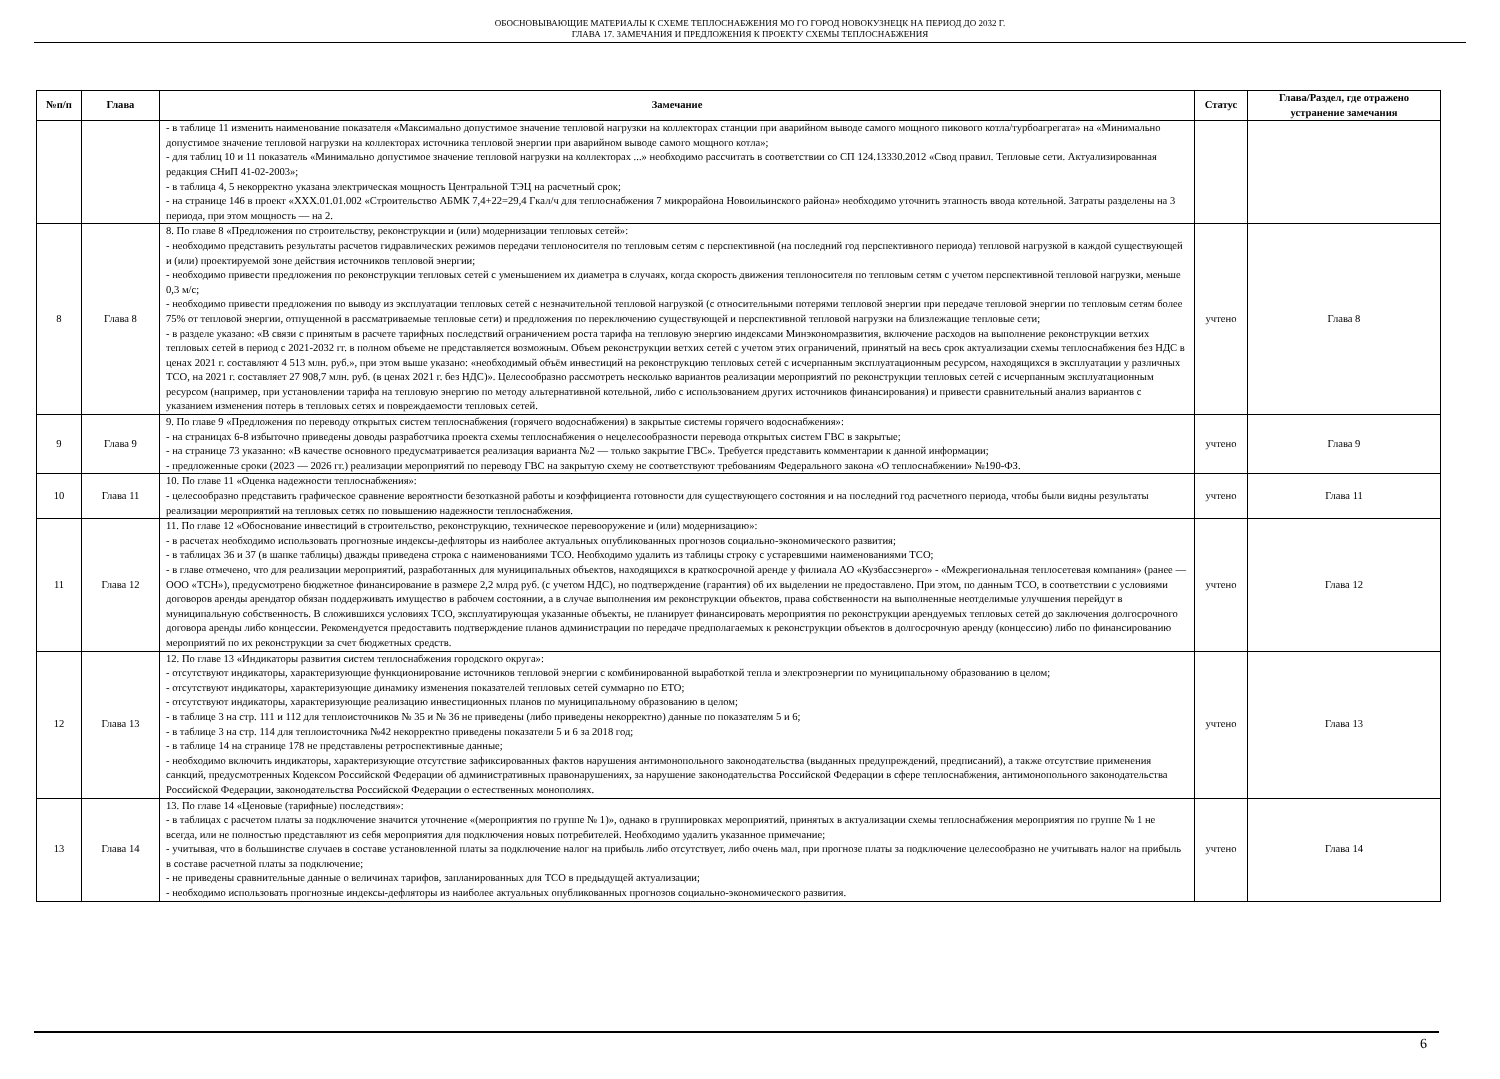ОБОСНОВЫВАЮЩИЕ МАТЕРИАЛЫ К СХЕМЕ ТЕПЛОСНАБЖЕНИЯ МО ГО ГОРОД НОВОКУЗНЕЦК НА ПЕРИОД ДО 2032 Г.
ГЛАВА 17. ЗАМЕЧАНИЯ И ПРЕДЛОЖЕНИЯ К ПРОЕКТУ СХЕМЫ ТЕПЛОСНАБЖЕНИЯ
| №п/п | Глава | Замечание | Статус | Глава/Раздел, где отражено устранение замечания |
| --- | --- | --- | --- | --- |
| | | - в таблице 11 изменить наименование показателя «Максимально допустимое значение тепловой нагрузки на коллекторах станции при аварийном выводе самого мощного пикового котла/турбоагрегата» на «Минимально допустимое значение тепловой нагрузки на коллекторах источника тепловой энергии при аварийном выводе самого мощного котла»; - для таблиц 10 и 11 показатель «Минимально допустимое значение тепловой нагрузки на коллекторах ...» необходимо рассчитать в соответствии со СП 124.13330.2012 «Свод правил. Тепловые сети. Актуализированная редакция СНиП 41-02-2003»; - в таблица 4, 5 некорректно указана электрическая мощность Центральной ТЭЦ на расчетный срок; - на странице 146 в проект «XXX.01.01.002 «Строительство АБМК 7,4+22=29,4 Гкал/ч для теплоснабжения 7 микрорайона Новоильинского района» необходимо уточнить этапность ввода котельной. Затраты разделены на 3 периода, при этом мощность — на 2. | | |
| 8 | Глава 8 | 8. По главе 8 «Предложения по строительству, реконструкции и (или) модернизации тепловых сетей»: - необходимо представить результаты расчетов гидравлических режимов передачи теплоносителя по тепловым сетям с перспективной (на последний год перспективного периода) тепловой нагрузкой в каждой существующей и (или) проектируемой зоне действия источников тепловой энергии; - необходимо привести предложения по реконструкции тепловых сетей с уменьшением их диаметра в случаях, когда скорость движения теплоносителя по тепловым сетям с учетом перспективной тепловой нагрузки, меньше 0,3 м/с; - необходимо привести предложения по выводу из эксплуатации тепловых сетей с незначительной тепловой нагрузкой (с относительными потерями тепловой энергии при передаче тепловой энергии по тепловым сетям более 75% от тепловой энергии, отпущенной в рассматриваемые тепловые сети) и предложения по переключению существующей и перспективной тепловой нагрузки на близлежащие тепловые сети; - в разделе указано: «В связи с принятым в расчете тарифных последствий ограничением роста тарифа на тепловую энергию индексами Минэкономразвития, включение расходов на выполнение реконструкции ветхих тепловых сетей в период с 2021-2032 гг. в полном объеме не представляется возможным. Объем реконструкции ветхих сетей с учетом этих ограничений, принятый на весь срок актуализации схемы теплоснабжения без НДС в ценах 2021 г. составляют 4 513 млн. руб.», при этом выше указано: «необходимый объём инвестиций на реконструкцию тепловых сетей с исчерпанным эксплуатационным ресурсом, находящихся в эксплуатации у различных ТСО, на 2021 г. составляет 27 908,7 млн. руб. (в ценах 2021 г. без НДС)». Целесообразно рассмотреть несколько вариантов реализации мероприятий по реконструкции тепловых сетей с исчерпанным эксплуатационным ресурсом (например, при установлении тарифа на тепловую энергию по методу альтернативной котельной, либо с использованием других источников финансирования) и привести сравнительный анализ вариантов с указанием изменения потерь в тепловых сетях и повреждаемости тепловых сетей. | учтено | Глава 8 |
| 9 | Глава 9 | 9. По главе 9 «Предложения по переводу открытых систем теплоснабжения (горячего водоснабжения) в закрытые системы горячего водоснабжения»: - на страницах 6-8 избыточно приведены доводы разработчика проекта схемы теплоснабжения о нецелесообразности перевода открытых систем ГВС в закрытые; - на странице 73 указанно: «В качестве основного предусматривается реализация варианта №2 — только закрытие ГВС». Требуется представить комментарии к данной информации; - предложенные сроки (2023 — 2026 гг.) реализации мероприятий по переводу ГВС на закрытую схему не соответствуют требованиям Федерального закона «О теплоснабжении» №190-ФЗ. | учтено | Глава 9 |
| 10 | Глава 11 | 10. По главе 11 «Оценка надежности теплоснабжения»: - целесообразно представить графическое сравнение вероятности безотказной работы и коэффициента готовности для существующего состояния и на последний год расчетного периода, чтобы были видны результаты реализации мероприятий на тепловых сетях по повышению надежности теплоснабжения. | учтено | Глава 11 |
| 11 | Глава 12 | 11. По главе 12 «Обоснование инвестиций в строительство, реконструкцию, техническое перевооружение и (или) модернизацию»: - в расчетах необходимо использовать прогнозные индексы-дефляторы из наиболее актуальных опубликованных прогнозов социально-экономического развития; - в таблицах 36 и 37 (в шапке таблицы) дважды приведена строка с наименованиями ТСО. Необходимо удалить из таблицы строку с устаревшими наименованиями ТСО; - в главе отмечено, что для реализации мероприятий, разработанных для муниципальных объектов, находящихся в краткосрочной аренде у филиала АО «Кузбассэнерго» - «Межрегиональная теплосетевая компания» (ранее — ООО «ТСН»), предусмотрено бюджетное финансирование в размере 2,2 млрд руб. (с учетом НДС), но подтверждение (гарантия) об их выделении не предоставлено. При этом, по данным ТСО, в соответствии с условиями договоров аренды арендатор обязан поддерживать имущество в рабочем состоянии, а в случае выполнения им реконструкции объектов, права собственности на выполненные неотделимые улучшения перейдут в муниципальную собственность. В сложившихся условиях ТСО, эксплуатирующая указанные объекты, не планирует финансировать мероприятия по реконструкции арендуемых тепловых сетей до заключения долгосрочного договора аренды либо концессии. Рекомендуется предоставить подтверждение планов администрации по передаче предполагаемых к реконструкции объектов в долгосрочную аренду (концессию) либо по финансированию мероприятий по их реконструкции за счет бюджетных средств. | учтено | Глава 12 |
| 12 | Глава 13 | 12. По главе 13 «Индикаторы развития систем теплоснабжения городского округа»: - отсутствуют индикаторы, характеризующие функционирование источников тепловой энергии с комбинированной выработкой тепла и электроэнергии по муниципальному образованию в целом; - отсутствуют индикаторы, характеризующие динамику изменения показателей тепловых сетей суммарно по ЕТО; - отсутствуют индикаторы, характеризующие реализацию инвестиционных планов по муниципальному образованию в целом; - в таблице 3 на стр. 111 и 112 для теплоисточников № 35 и № 36 не приведены (либо приведены некорректно) данные по показателям 5 и 6; - в таблице 3 на стр. 114 для теплоисточника №42 некорректно приведены показатели 5 и 6 за 2018 год; - в таблице 14 на странице 178 не представлены ретроспективные данные; - необходимо включить индикаторы, характеризующие отсутствие зафиксированных фактов нарушения антимонопольного законодательства (выданных предупреждений, предписаний), а также отсутствие применения санкций, предусмотренных Кодексом Российской Федерации об административных правонарушениях, за нарушение законодательства Российской Федерации в сфере теплоснабжения, антимонопольного законодательства Российской Федерации, законодательства Российской Федерации о естественных монополиях. | учтено | Глава 13 |
| 13 | Глава 14 | 13. По главе 14 «Ценовые (тарифные) последствия»: - в таблицах с расчетом платы за подключение значится уточнение «(мероприятия по группе № 1)», однако в группировках мероприятий, принятых в актуализации схемы теплоснабжения мероприятия по группе № 1 не всегда, или не полностью представляют из себя мероприятия для подключения новых потребителей. Необходимо удалить указанное примечание; - учитывая, что в большинстве случаев в составе установленной платы за подключение налог на прибыль либо отсутствует, либо очень мал, при прогнозе платы за подключение целесообразно не учитывать налог на прибыль в составе расчетной платы за подключение; - не приведены сравнительные данные о величинах тарифов, запланированных для ТСО в предыдущей актуализации; - необходимо использовать прогнозные индексы-дефляторы из наиболее актуальных опубликованных прогнозов социально-экономического развития. | учтено | Глава 14 |
6